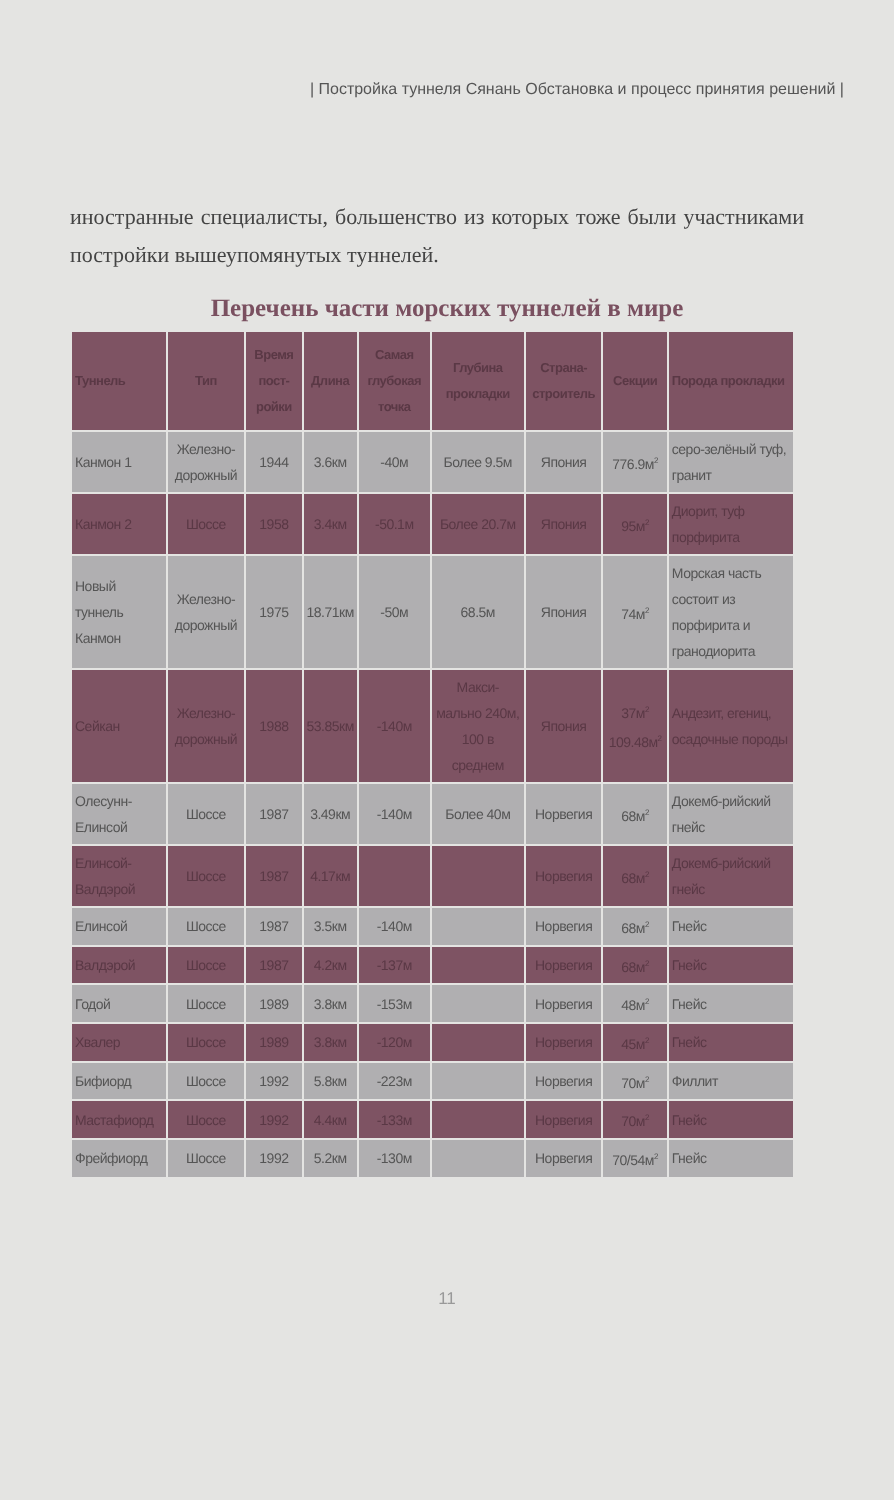| Постройка туннеля Сянань Обстановка и процесс принятия решений |
иностранные специалисты, большенство из которых тоже были участниками постройки вышеупомянутых туннелей.
Перечень части морских туннелей в мире
| Туннель | Тип | Время пост-ройки | Длина | Самая глубокая точка | Глубина прокладки | Страна-строитель | Секции | Порода прокладки |
| --- | --- | --- | --- | --- | --- | --- | --- | --- |
| Канмон 1 | Железно-дорожный | 1944 | 3.6км | -40м | Более 9.5м | Япония | 776.9м<sup>2</sup> | серо-зелёный туф, гранит |
| Канмон 2 | Шоссе | 1958 | 3.4км | -50.1м | Более 20.7м | Япония | 95м<sup>2</sup> | Диорит, туф порфирита |
| Новый туннель Канмон | Железно-дорожный | 1975 | 18.71км | -50м | 68.5м | Япония | 74м<sup>2</sup> | Морская часть состоит из порфирита и гранодиорита |
| Сейкан | Железно-дорожный | 1988 | 53.85км | -140м | Макси-мально 240м, 100 в среднем | Япония | 37м<sup>2</sup> 109.48м<sup>2</sup> | Андезит, егениц, осадочные породы |
| Олесунн-Елинсой | Шоссе | 1987 | 3.49км | -140м | Более 40м | Норвегия | 68м<sup>2</sup> | Докемб-рийский гнейс |
| Елинсой-Валдэрой | Шоссе | 1987 | 4.17км | | | Норвегия | 68м<sup>2</sup> | Докемб-рийский гнейс |
| Елинсой | Шоссе | 1987 | 3.5км | -140м | | Норвегия | 68м<sup>2</sup> | Гнейс |
| Валдэрой | Шоссе | 1987 | 4.2км | -137м | | Норвегия | 68м<sup>2</sup> | Гнейс |
| Годой | Шоссе | 1989 | 3.8км | -153м | | Норвегия | 48м<sup>2</sup> | Гнейс |
| Хвалер | Шоссе | 1989 | 3.8км | -120м | | Норвегия | 45м<sup>2</sup> | Гнейс |
| Бифиорд | Шоссе | 1992 | 5.8км | -223м | | Норвегия | 70м<sup>2</sup> | Филлит |
| Мастафиорд | Шоссе | 1992 | 4.4км | -133м | | Норвегия | 70м<sup>2</sup> | Гнейс |
| Фрейфиорд | Шоссе | 1992 | 5.2км | -130м | | Норвегия | 70/54м<sup>2</sup> | Гнейс |
11